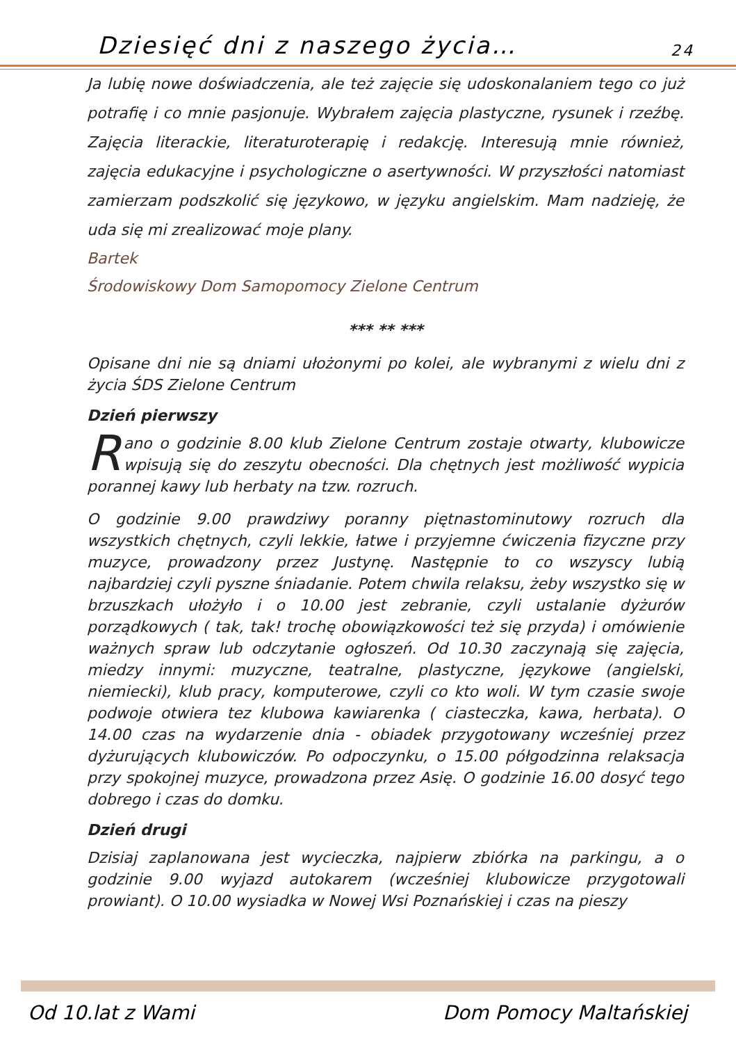Dziesięć dni z naszego życia… 24
Ja lubię nowe doświadczenia, ale też zajęcie się udoskonalaniem tego co już potrafię i co mnie pasjonuje. Wybrałem zajęcia plastyczne, rysunek i rzeźbę. Zajęcia literackie, literaturoterapię i redakcję. Interesują mnie również, zajęcia edukacyjne i psychologiczne o asertywności. W przyszłości natomiast zamierzam podszkolić się językowo, w języku angielskim. Mam nadzieję, że uda się mi zrealizować moje plany.
Bartek
Środowiskowy Dom Samopomocy Zielone Centrum
*** ** ***
Opisane dni nie są dniami ułożonymi po kolei, ale wybranymi z wielu dni z życia ŚDS Zielone Centrum
Dzień pierwszy
Rano o godzinie 8.00 klub Zielone Centrum zostaje otwarty, klubowicze wpisują się do zeszytu obecności. Dla chętnych jest możliwość wypicia porannej kawy lub herbaty na tzw. rozruch.
O godzinie 9.00 prawdziwy poranny piętnastominutowy rozruch dla wszystkich chętnych, czyli lekkie, łatwe i przyjemne ćwiczenia fizyczne przy muzyce, prowadzony przez Justynę. Następnie to co wszyscy lubią najbardziej czyli pyszne śniadanie. Potem chwila relaksu, żeby wszystko się w brzuszkach ułożyło i o 10.00 jest zebranie, czyli ustalanie dyżurów porządkowych ( tak, tak! trochę obowiązkowości też się przyda) i omówienie ważnych spraw lub odczytanie ogłoszeń. Od 10.30 zaczynają się zajęcia, miedzy innymi: muzyczne, teatralne, plastyczne, językowe (angielski, niemiecki), klub pracy, komputerowe, czyli co kto woli. W tym czasie swoje podwoje otwiera tez klubowa kawiarenka ( ciasteczka, kawa, herbata). O 14.00 czas na wydarzenie dnia - obiadek przygotowany wcześniej przez dyżurujących klubowiczów. Po odpoczynku, o 15.00 półgodzinna relaksacja przy spokojnej muzyce, prowadzona przez Asię. O godzinie 16.00 dosyć tego dobrego i czas do domku.
Dzień drugi
Dzisiaj zaplanowana jest wycieczka, najpierw zbiórka na parkingu, a o godzinie 9.00 wyjazd autokarem (wcześniej klubowicze przygotowali prowiant). O 10.00 wysiadka w Nowej Wsi Poznańskiej i czas na pieszy
Od 10.lat z Wami Dom Pomocy Maltańskiej